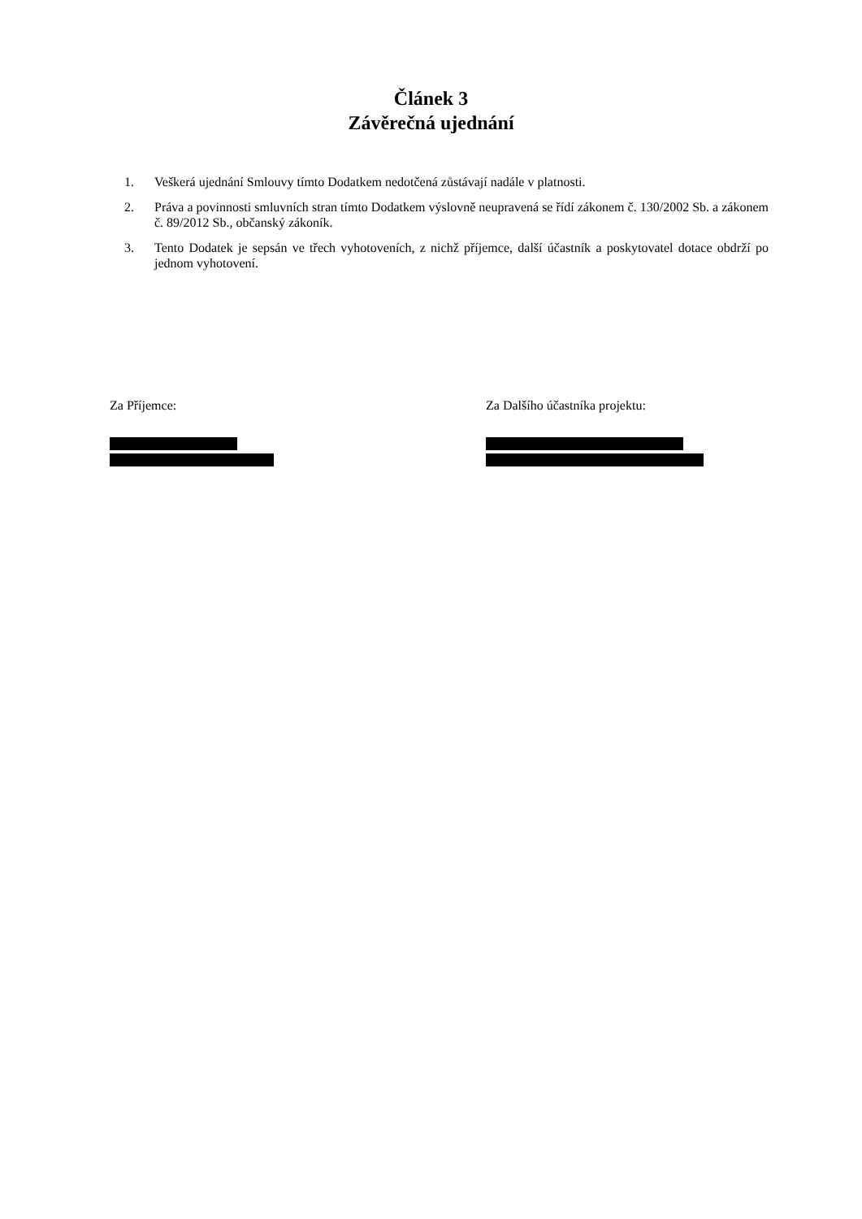Článek 3
Závěrečná ujednání
1. Veškerá ujednání Smlouvy tímto Dodatkem nedotčená zůstávají nadále v platnosti.
2. Práva a povinnosti smluvních stran tímto Dodatkem výslovně neupravená se řídí zákonem č. 130/2002 Sb. a zákonem č. 89/2012 Sb., občanský zákoník.
3. Tento Dodatek je sepsán ve třech vyhotoveních, z nichž příjemce, další účastník a poskytovatel dotace obdrží po jednom vyhotovení.
Za Příjemce: Za Dalšího účastníka projektu: